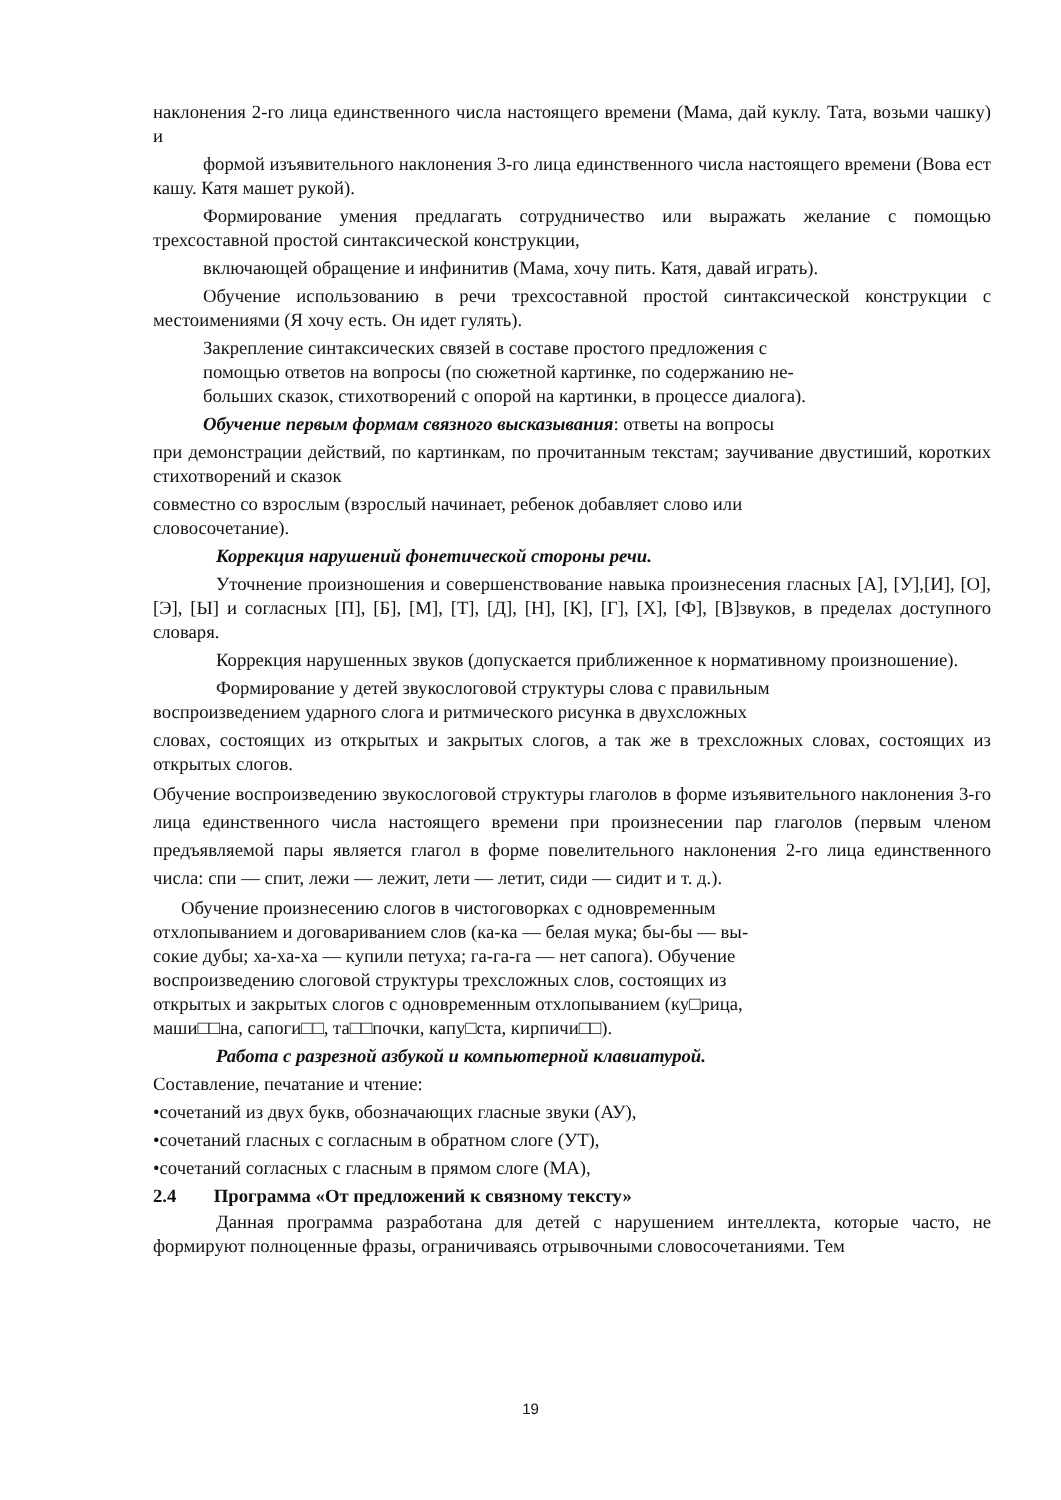наклонения 2-го лица единственного числа настоящего времени (Мама, дай куклу. Тата, возьми чашку) и
формой изъявительного наклонения 3-го лица единственного числа настоящего времени (Вова ест кашу. Катя машет рукой).
Формирование умения предлагать сотрудничество или выражать желание с помощью трехсоставной простой синтаксической конструкции,
включающей обращение и инфинитив (Мама, хочу пить. Катя, давай играть).
Обучение использованию в речи трехсоставной простой синтаксической конструкции с местоимениями (Я хочу есть. Он идет гулять).
Закрепление синтаксических связей в составе простого предложения с
помощью ответов на вопросы (по сюжетной картинке, по содержанию не-
больших сказок, стихотворений с опорой на картинки, в процессе диалога).
Обучение первым формам связного высказывания: ответы на вопросы
при демонстрации действий, по картинкам, по прочитанным текстам; заучивание двустиший, коротких стихотворений и сказок
совместно со взрослым (взрослый начинает, ребенок добавляет слово или
словосочетание).
Коррекция нарушений фонетической стороны речи.
Уточнение произношения и совершенствование навыка произнесения гласных [А], [У],[И], [О], [Э], [Ы] и согласных [П], [Б], [М], [Т], [Д], [Н], [К], [Г], [Х], [Ф], [В]звуков, в пределах доступного словаря.
Коррекция нарушенных звуков (допускается приближенное к нормативному произношение).
Формирование у детей звукослоговой структуры слова с правильным
воспроизведением ударного слога и ритмического рисунка в двухсложных
словах, состоящих из открытых и закрытых слогов, а так же в трехсложных словах, состоящих из открытых слогов.
Обучение воспроизведению звукослоговой структуры глаголов в форме изъявительного наклонения 3-го лица единственного числа настоящего времени при произнесении пар глаголов (первым членом предъявляемой пары является глагол в форме повелительного наклонения 2-го лица единственного числа: спи — спит, лежи — лежит, лети — летит, сиди — сидит и т. д.).
Обучение произнесению слогов в чистоговорках с одновременным
отхлопыванием и договариванием слов (ка-ка — белая мука; бы-бы — вы-
сокие дубы; ха-ха-ха — купили петуха; га-га-га — нет сапога). Обучение
воспроизведению слоговой структуры трехсложных слов, состоящих из
открытых и закрытых слогов с одновременным отхлопыванием (ку□рица,
маши□□на, сапоги□□, та□□почки, капу□ста, кирпичи□□).
Работа с разрезной азбукой и компьютерной клавиатурой.
Составление, печатание и чтение:
•сочетаний из двух букв, обозначающих гласные звуки (АУ),
•сочетаний гласных с согласным в обратном слоге (УТ),
•сочетаний согласных с гласным в прямом слоге (МА),
2.4 Программа «От предложений к связному тексту»
Данная программа разработана для детей с нарушением интеллекта, которые часто, не формируют полноценные фразы, ограничиваясь отрывочными словосочетаниями. Тем
19